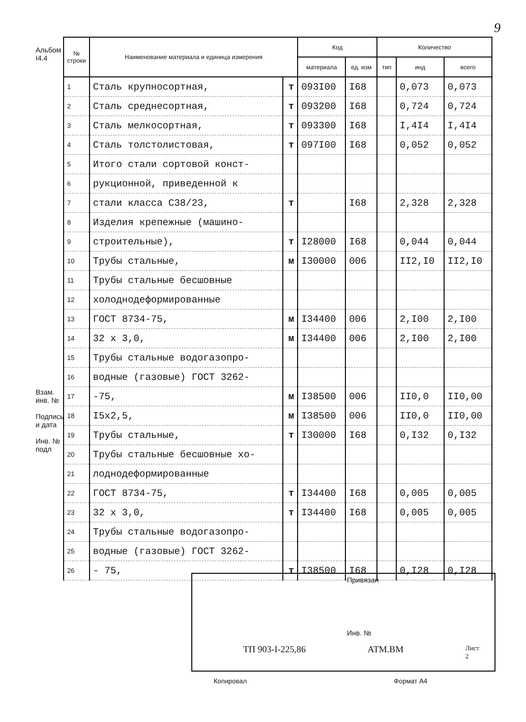9
Альбом I4.4
Взам. инв. №
Подпись и дата
Инв. № подл
| № строки | Наименование материала и единица измерения | | Код | | Количество | | |
| --- | --- | --- | --- | --- | --- | --- | --- |
| | | | материала | ед. изм | тип | инд | всего |
| 1 | Сталь крупносортная, | т | 093I00 | I68 | | 0,073 | 0,073 |
| 2 | Сталь среднесортная, | т | 093200 | I68 | | 0,724 | 0,724 |
| 3 | Сталь мелкосортная, | т | 093300 | I68 | | I,4I4 | I,4I4 |
| 4 | Сталь толстолистовая, | т | 097I00 | I68 | | 0,052 | 0,052 |
| 5 | Итого стали сортовой конст- | | | | | | |
| 6 | рукционной, приведенной к | | | | | | |
| 7 | стали класса С38/23, | т | | I68 | | 2,328 | 2,328 |
| 8 | Изделия крепежные (машино- | | | | | | |
| 9 | строительные), | т | I28000 | I68 | | 0,044 | 0,044 |
| 10 | Трубы стальные, | м | I30000 | 006 | | II2,I0 | II2,I0 |
| 11 | Трубы стальные бесшовные | | | | | | |
| 12 | холоднодеформированные | | | | | | |
| 13 | ГОСТ 8734-75, | м | I34400 | 006 | | 2,I00 | 2,I00 |
| 14 | 32 х 3,0, | м | I34400 | 006 | | 2,I00 | 2,I00 |
| 15 | Трубы стальные водогазопро- | | | | | | |
| 16 | водные (газовые) ГОСТ 3262- | | | | | | |
| 17 | -75, | м | I38500 | 006 | | II0,0 | II0,00 |
| 18 | I5х2,5, | м | I38500 | 006 | | II0,0 | II0,00 |
| 19 | Трубы стальные, | т | I30000 | I68 | | 0,I32 | 0,I32 |
| 20 | Трубы стальные бесшовные хо- | | | | | | |
| 21 | лоднодеформированные | | | | | | |
| 22 | ГОСТ 8734-75, | т | I34400 | I68 | | 0,005 | 0,005 |
| 23 | 32 х 3,0, | т | I34400 | I68 | | 0,005 | 0,005 |
| 24 | Трубы стальные водогазопро- | | | | | | |
| 25 | водные (газовые) ГОСТ 3262- | | | | | | |
| 26 | - 75, | т | I38500 | I68 | | 0,I28 | 0,I28 |
Привязан
Инв. №
ТП 903-I-225,86 АТМ.ВМ Лист
2
Копировал Формат А4